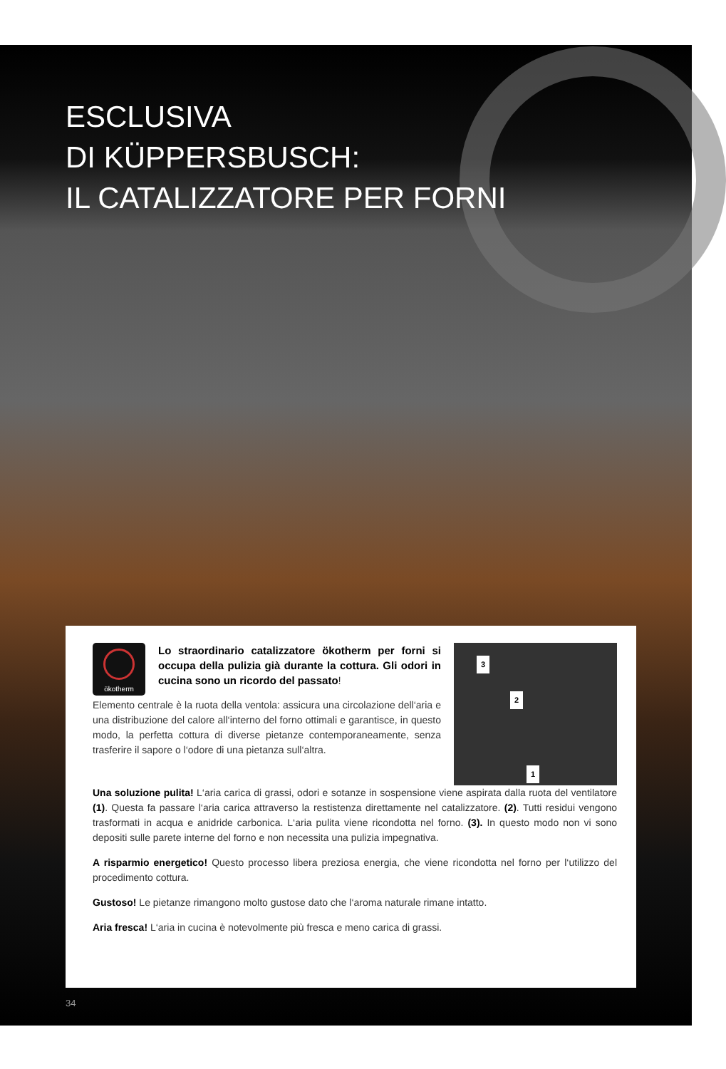ESCLUSIVA
DI KÜPPERSBUSCH:
IL CATALIZZATORE PER FORNI
ökotherm
Lo straordinario catalizzatore ökotherm per forni si occupa della pulizia già durante la cottura. Gli odori in cucina sono un ricordo del passato!
Elemento centrale è la ruota della ventola: assicura una circolazione dell‘aria e una distribuzione del calore all‘interno del forno ottimali e garantisce, in questo modo, la perfetta cottura di diverse pietanze contemporaneamente, senza trasferire il sapore o l‘odore di una pietanza sull‘altra.
3
2
1
Una soluzione pulita! L‘aria carica di grassi, odori e sotanze in sospensione viene aspirata dalla ruota del ventilatore (1). Questa fa passare l‘aria carica attraverso la restistenza direttamente nel catalizzatore. (2). Tutti residui vengono trasformati in acqua e anidride carbonica. L‘aria pulita viene ricondotta nel forno. (3). In questo modo non vi sono depositi sulle parete interne del forno e non necessita una pulizia impegnativa.
A risparmio energetico! Questo processo libera preziosa energia, che viene ricondotta nel forno per l‘utilizzo del procedimento cottura.
Gustoso! Le pietanze rimangono molto gustose dato che l‘aroma naturale rimane intatto.
Aria fresca! L‘aria in cucina è notevolmente più fresca e meno carica di grassi.
34